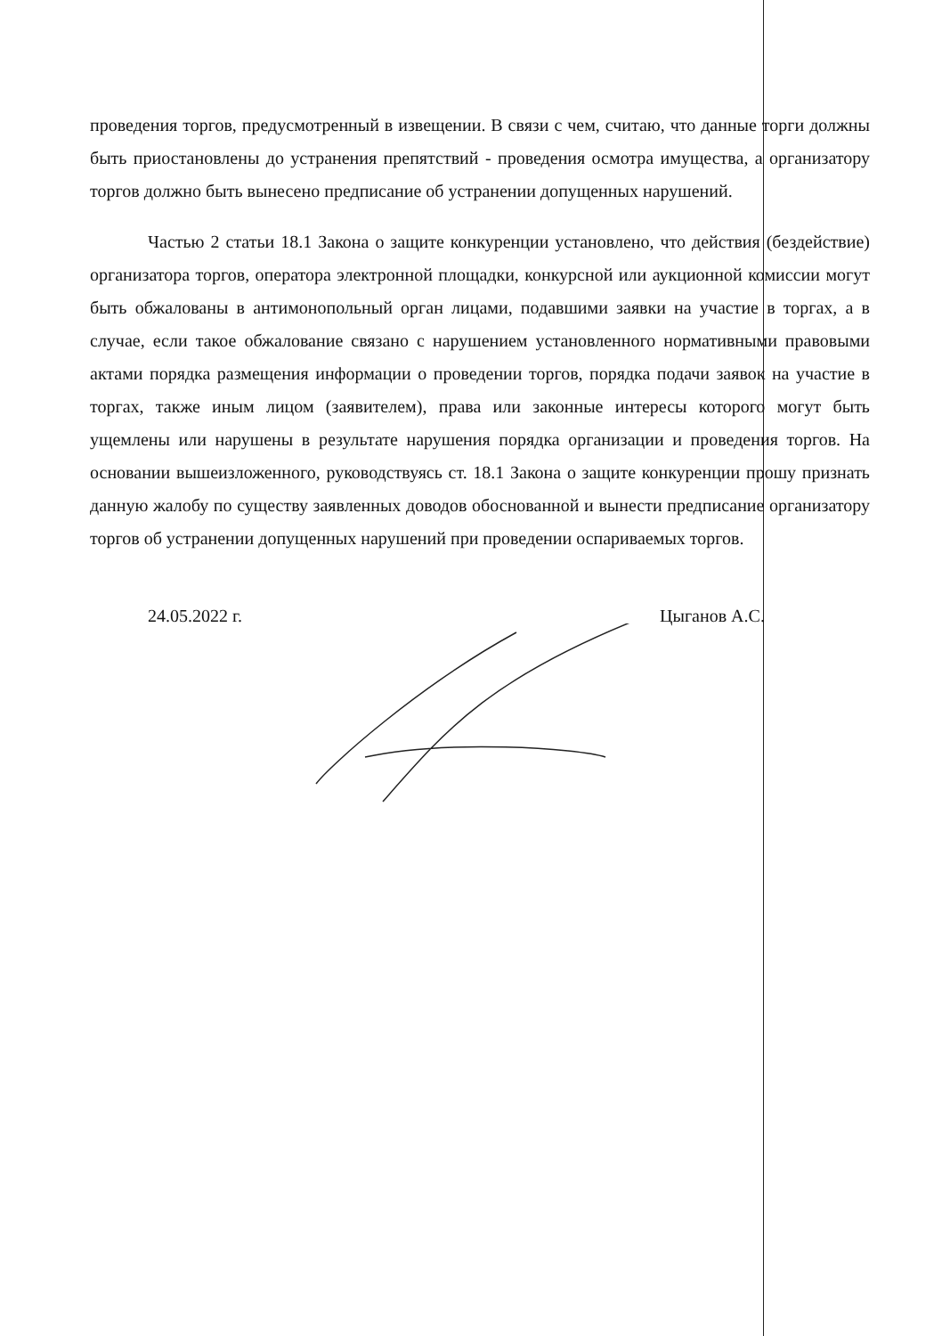проведения торгов, предусмотренный в извещении. В связи с чем, считаю, что данные торги должны быть приостановлены до устранения препятствий - проведения осмотра имущества, а организатору торгов должно быть вынесено предписание об устранении допущенных нарушений.
Частью 2 статьи 18.1 Закона о защите конкуренции установлено, что действия (бездействие) организатора торгов, оператора электронной площадки, конкурсной или аукционной комиссии могут быть обжалованы в антимонопольный орган лицами, подавшими заявки на участие в торгах, а в случае, если такое обжалование связано с нарушением установленного нормативными правовыми актами порядка размещения информации о проведении торгов, порядка подачи заявок на участие в торгах, также иным лицом (заявителем), права или законные интересы которого могут быть ущемлены или нарушены в результате нарушения порядка организации и проведения торгов. На основании вышеизложенного, руководствуясь ст. 18.1 Закона о защите конкуренции прошу признать данную жалобу по существу заявленных доводов обоснованной и вынести предписание организатору торгов об устранении допущенных нарушений при проведении оспариваемых торгов.
24.05.2022 г. Цыганов А.С.